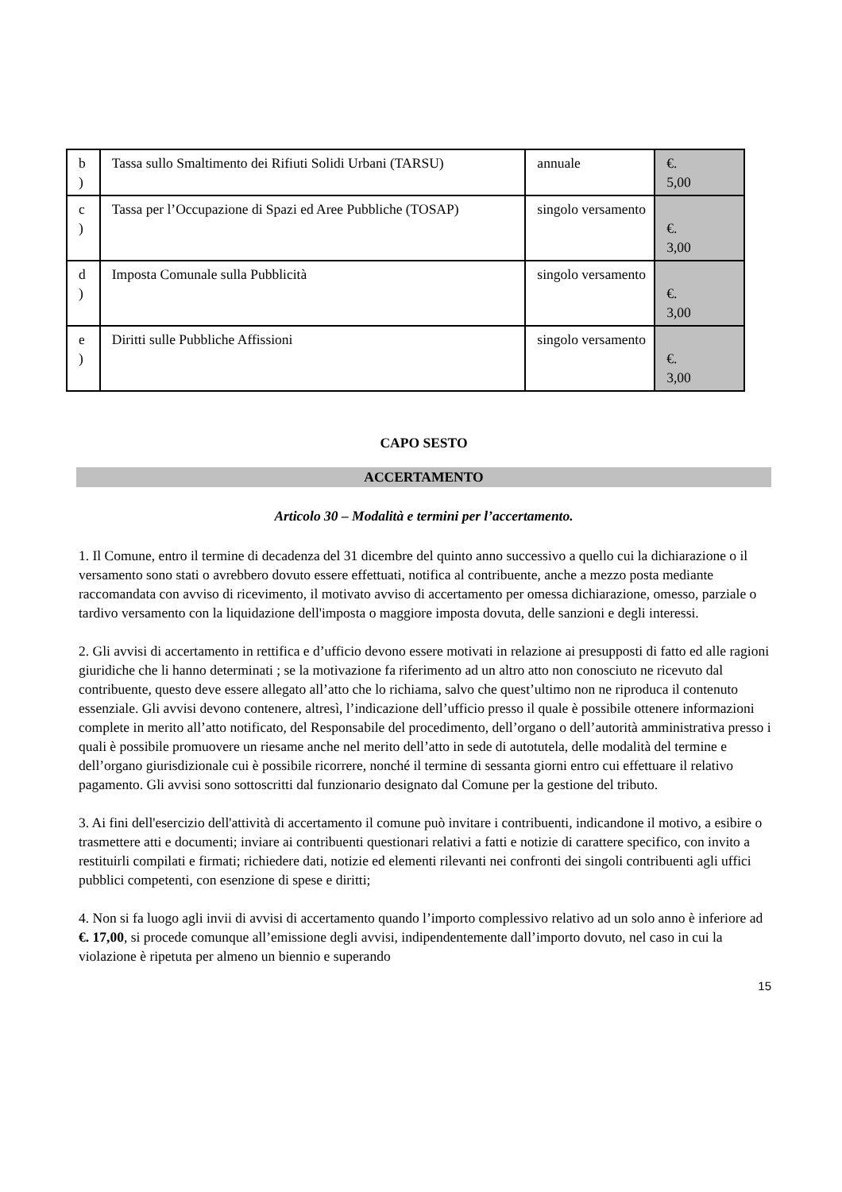| b ) | Tassa sullo Smaltimento dei Rifiuti Solidi Urbani (TARSU) | annuale | €. 5,00 |
| c ) | Tassa per l’Occupazione di Spazi ed Aree Pubbliche (TOSAP) | singolo versamento | €. 3,00 |
| d ) | Imposta Comunale sulla Pubblicità | singolo versamento | €. 3,00 |
| e ) | Diritti sulle Pubbliche Affissioni | singolo versamento | €. 3,00 |
CAPO SESTO
ACCERTAMENTO
Articolo 30 – Modalità e termini per l’accertamento.
1. Il Comune, entro il termine di decadenza del 31 dicembre del quinto anno successivo a quello cui la dichiarazione o il versamento sono stati o avrebbero dovuto essere effettuati, notifica al contribuente, anche a mezzo posta mediante raccomandata con avviso di ricevimento, il motivato avviso di accertamento per omessa dichiarazione, omesso, parziale o tardivo versamento con la liquidazione dell'imposta o maggiore imposta dovuta, delle sanzioni e degli interessi.
2. Gli avvisi di accertamento in rettifica e d’ufficio devono essere motivati in relazione ai presupposti di fatto ed alle ragioni giuridiche che li hanno determinati ; se la motivazione fa riferimento ad un altro atto non conosciuto ne ricevuto dal contribuente, questo deve essere allegato all’atto che lo richiama, salvo che quest’ultimo non ne riproduca il contenuto essenziale. Gli avvisi devono contenere, altresì, l’indicazione dell’ufficio presso il quale è possibile ottenere informazioni complete in merito all’atto notificato, del Responsabile del procedimento, dell’organo o dell’autorità amministrativa presso i quali è possibile promuovere un riesame anche nel merito dell’atto in sede di autotutela, delle modalità del termine e dell’organo giurisdizionale cui è possibile ricorrere, nonché il termine di sessanta giorni entro cui effettuare il relativo pagamento. Gli avvisi sono sottoscritti dal funzionario designato dal Comune per la gestione del tributo.
3. Ai fini dell'esercizio dell'attività di accertamento il comune può invitare i contribuenti, indicandone il motivo, a esibire o trasmettere atti e documenti; inviare ai contribuenti questionari relativi a fatti e notizie di carattere specifico, con invito a restituirli compilati e firmati; richiedere dati, notizie ed elementi rilevanti nei confronti dei singoli contribuenti agli uffici pubblici competenti, con esenzione di spese e diritti;
4. Non si fa luogo agli invii di avvisi di accertamento quando l’importo complessivo relativo ad un solo anno è inferiore ad €. 17,00, si procede comunque all’emissione degli avvisi, indipendentemente dall’importo dovuto, nel caso in cui la violazione è ripetuta per almeno un biennio e superando
15